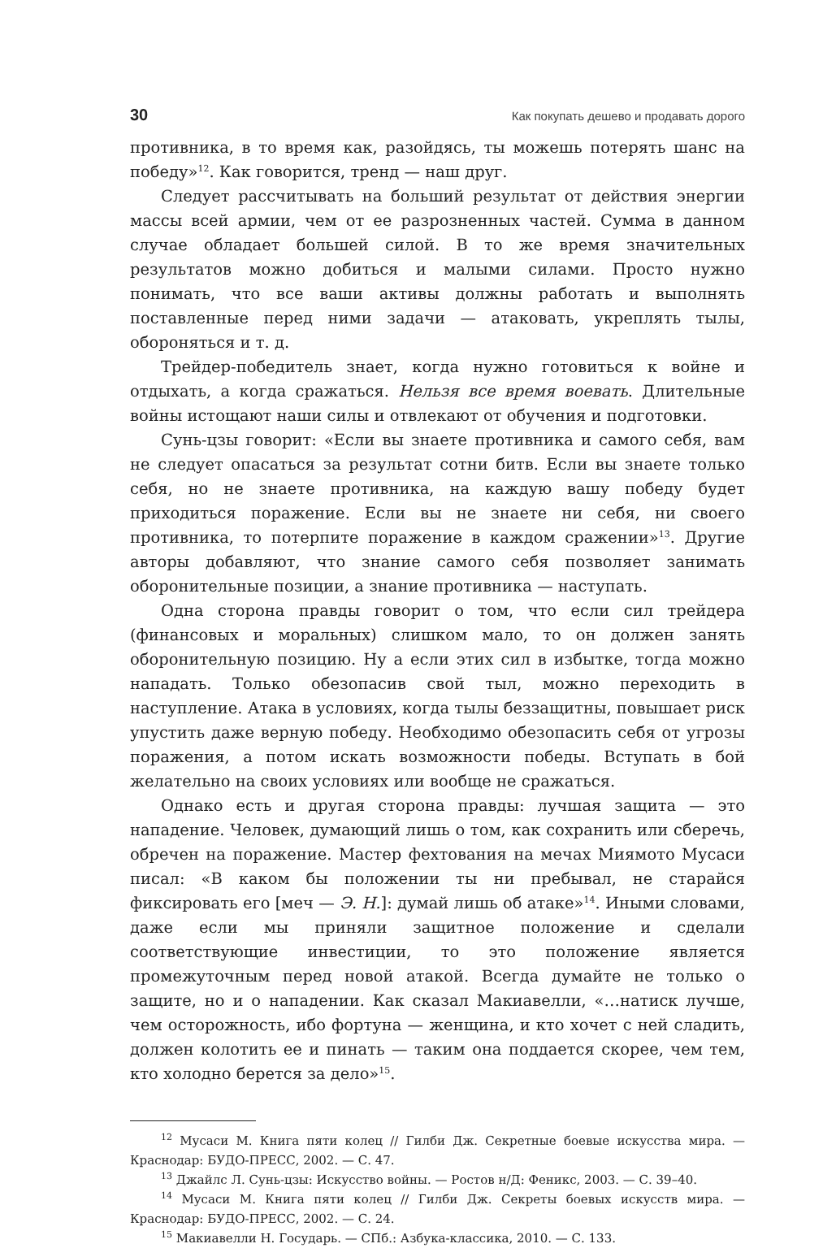30 Как покупать дешево и продавать дорого
противника, в то время как, разойдясь, ты можешь потерять шанс на победу»<sup>12</sup>. Как говорится, тренд — наш друг.
Следует рассчитывать на больший результат от действия энергии массы всей армии, чем от ее разрозненных частей. Сумма в данном случае обладает большей силой. В то же время значительных результатов можно добиться и малыми силами. Просто нужно понимать, что все ваши активы должны работать и выполнять поставленные перед ними задачи — атаковать, укреплять тылы, обороняться и т. д.
Трейдер-победитель знает, когда нужно готовиться к войне и отдыхать, а когда сражаться. Нельзя все время воевать. Длительные войны истощают наши силы и отвлекают от обучения и подготовки.
Сунь-цзы говорит: «Если вы знаете противника и самого себя, вам не следует опасаться за результат сотни битв. Если вы знаете только себя, но не знаете противника, на каждую вашу победу будет приходиться поражение. Если вы не знаете ни себя, ни своего противника, то потерпите поражение в каждом сражении»<sup>13</sup>. Другие авторы добавляют, что знание самого себя позволяет занимать оборонительные позиции, а знание противника — наступать.
Одна сторона правды говорит о том, что если сил трейдера (финансовых и моральных) слишком мало, то он должен занять оборонительную позицию. Ну а если этих сил в избытке, тогда можно нападать. Только обезопасив свой тыл, можно переходить в наступление. Атака в условиях, когда тылы беззащитны, повышает риск упустить даже верную победу. Необходимо обезопасить себя от угрозы поражения, а потом искать возможности победы. Вступать в бой желательно на своих условиях или вообще не сражаться.
Однако есть и другая сторона правды: лучшая защита — это нападение. Человек, думающий лишь о том, как сохранить или сберечь, обречен на поражение. Мастер фехтования на мечах Миямото Мусаси писал: «В каком бы положении ты ни пребывал, не старайся фиксировать его [меч — Э. Н.]: думай лишь об атаке»<sup>14</sup>. Иными словами, даже если мы приняли защитное положение и сделали соответствующие инвестиции, то это положение является промежуточным перед новой атакой. Всегда думайте не только о защите, но и о нападении. Как сказал Макиавелли, «…натиск лучше, чем осторожность, ибо фортуна — женщина, и кто хочет с ней сладить, должен колотить ее и пинать — таким она поддается скорее, чем тем, кто холодно берется за дело»<sup>15</sup>.
<sup>12</sup> Мусаси М. Книга пяти колец // Гилби Дж. Секретные боевые искусства мира. — Краснодар: БУДО-ПРЕСС, 2002. — С. 47.
<sup>13</sup> Джайлс Л. Сунь-цзы: Искусство войны. — Ростов н/Д: Феникс, 2003. — С. 39–40.
<sup>14</sup> Мусаси М. Книга пяти колец // Гилби Дж. Секреты боевых искусств мира. — Краснодар: БУДО-ПРЕСС, 2002. — С. 24.
<sup>15</sup> Макиавелли Н. Государь. — СПб.: Азбука-классика, 2010. — С. 133.